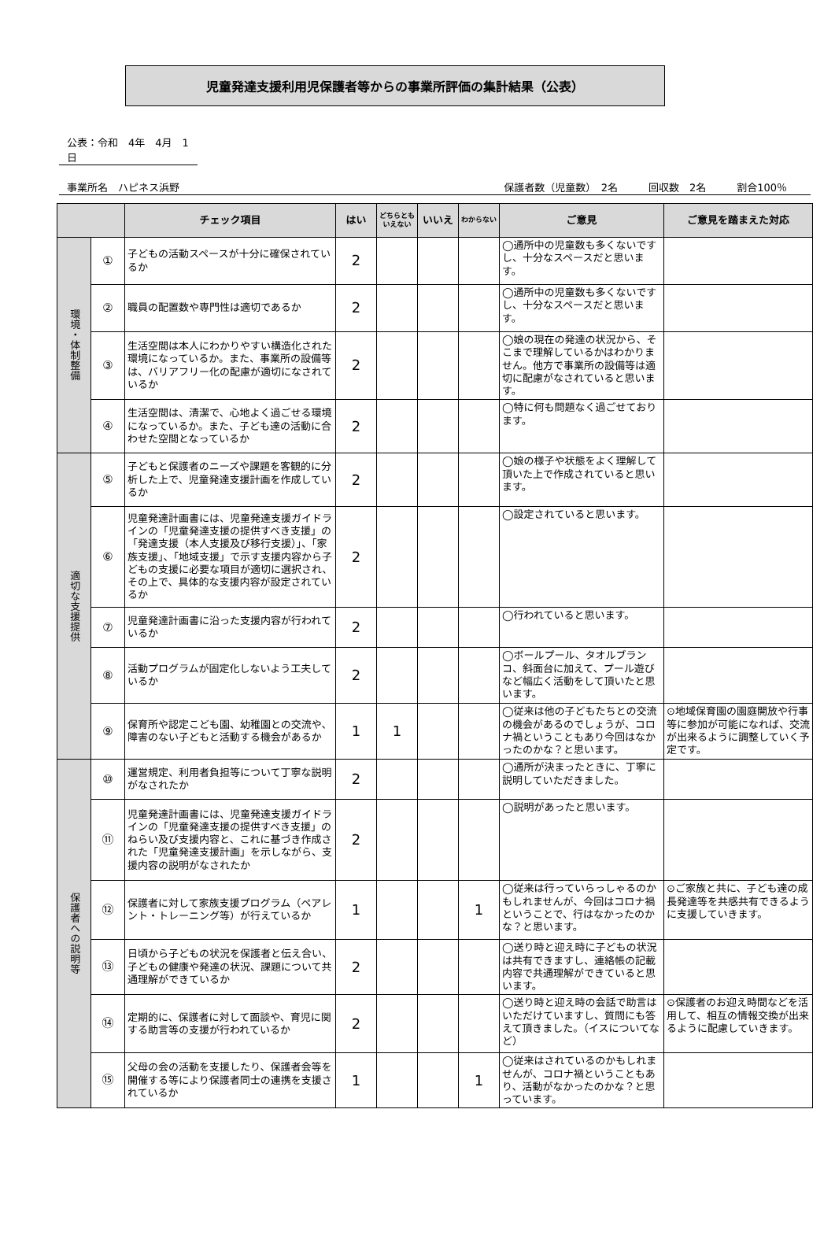児童発達支援利用児保護者等からの事業所評価の集計結果（公表）
公表：令和　4年　4月　1日
事業所名　ハピネス浜野 保護者数（児童数）　2名　　　回収数　2名　　　割合100％
| | | チェック項目 | はい | どちらとも いえない | いいえ | わからない | ご意見 | ご意見を踏まえた対応 |
| --- | --- | --- | --- | --- | --- | --- | --- | --- |
| 環境・体制整備 | ① | 子どもの活動スペースが十分に確保されているか | 2 | | | | ◯通所中の児童数も多くないですし、十分なスペースだと思います。 | |
| | ② | 職員の配置数や専門性は適切であるか | 2 | | | | ◯通所中の児童数も多くないですし、十分なスペースだと思います。 | |
| | ③ | 生活空間は本人にわかりやすい構造化された環境になっているか。また、事業所の設備等は、バリアフリー化の配慮が適切になされているか | 2 | | | | ◯娘の現在の発達の状況から、そこまで理解しているかはわかりません。他方で事業所の設備等は適切に配慮がなされていると思います。 | |
| | ④ | 生活空間は、清潔で、心地よく過ごせる環境になっているか。また、子ども達の活動に合わせた空間となっているか | 2 | | | | ◯特に何も問題なく過ごせております。 | |
| 適切な支援提供 | ⑤ | 子どもと保護者のニーズや課題を客観的に分析した上で、児童発達支援計画を作成しているか | 2 | | | | ◯娘の様子や状態をよく理解して頂いた上で作成されていると思います。 | |
| | ⑥ | 児童発達計画書には、児童発達支援ガイドラインの「児童発達支援の提供すべき支援」の「発達支援（本人支援及び移行支援）」、「家族支援」、「地域支援」で示す支援内容から子どもの支援に必要な項目が適切に選択され、その上で、具体的な支援内容が設定されているか | 2 | | | | ◯設定されていると思います。 | |
| | ⑦ | 児童発達計画書に沿った支援内容が行われているか | 2 | | | | ◯行われていると思います。 | |
| | ⑧ | 活動プログラムが固定化しないよう工夫しているか | 2 | | | | ◯ボールプール、タオルブランコ、斜面台に加えて、プール遊びなど幅広く活動をして頂いたと思います。 | |
| | ⑨ | 保育所や認定こども園、幼稚園との交流や、障害のない子どもと活動する機会があるか | 1 | 1 | | | ◯従来は他の子どもたちとの交流の機会があるのでしょうが、コロナ禍ということもあり今回はなかったのかな？と思います。 | ⊙地域保育園の園庭開放や行事等に参加が可能になれば、交流が出来るように調整していく予定です。 |
| 保護者への説明等 | ⑩ | 運営規定、利用者負担等について丁寧な説明がなされたか | 2 | | | | ◯通所が決まったときに、丁寧に説明していただきました。 | |
| | ⑪ | 児童発達計画書には、児童発達支援ガイドラインの「児童発達支援の提供すべき支援」のねらい及び支援内容と、これに基づき作成された「児童発達支援計画」を示しながら、支援内容の説明がなされたか | 2 | | | | ◯説明があったと思います。 | |
| | ⑫ | 保護者に対して家族支援プログラム（ペアレント・トレーニング等）が行えているか | 1 | | | 1 | ◯従来は行っていらっしゃるのかもしれませんが、今回はコロナ禍ということで、行はなかったのかな？と思います。 | ⊙ご家族と共に、子ども達の成長発達等を共感共有できるように支援していきます。 |
| | ⑬ | 日頃から子どもの状況を保護者と伝え合い、子どもの健康や発達の状況、課題について共通理解ができているか | 2 | | | | ◯送り時と迎え時に子どもの状況は共有できますし、連絡帳の記載内容で共通理解ができていると思います。 | |
| | ⑭ | 定期的に、保護者に対して面談や、育児に関する助言等の支援が行われているか | 2 | | | | ◯送り時と迎え時の会話で助言はいただけていますし、質問にも答えて頂きました。（イスについてなど） | ⊙保護者のお迎え時間などを活用して、相互の情報交換が出来るように配慮していきます。 |
| | ⑮ | 父母の会の活動を支援したり、保護者会等を開催する等により保護者同士の連携を支援されているか | 1 | | | 1 | ◯従来はされているのかもしれませんが、コロナ禍ということもあり、活動がなかったのかな？と思っています。 | |